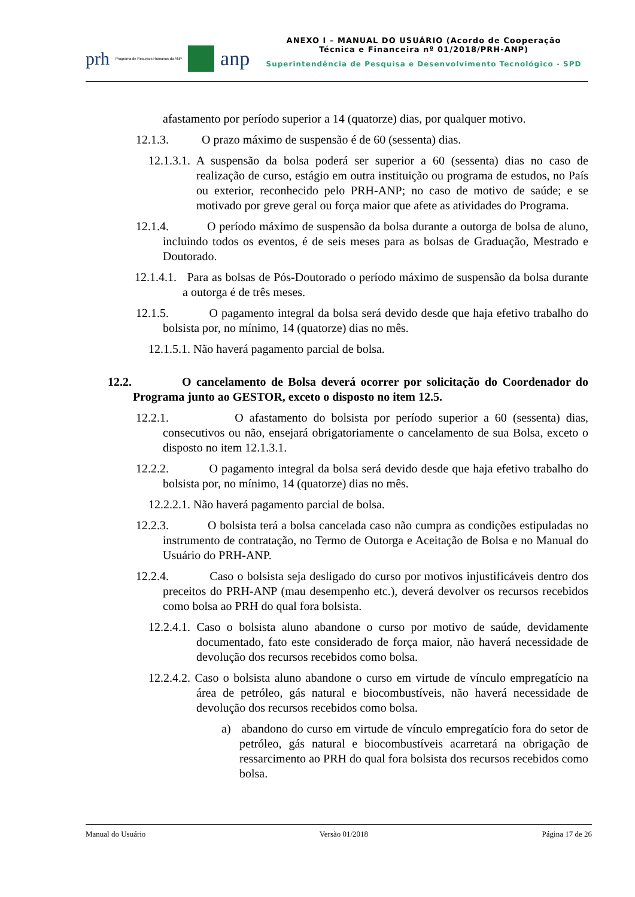prh Programa de Recursos Humanos da ANP
anp
ANEXO I – MANUAL DO USUÁRIO (Acordo de Cooperação
Técnica e Financeira nº 01/2018/PRH-ANP)
Superintendência de Pesquisa e Desenvolvimento Tecnológico - SPD
afastamento por período superior a 14 (quatorze) dias, por qualquer motivo.
12.1.3. O prazo máximo de suspensão é de 60 (sessenta) dias.
12.1.3.1. A suspensão da bolsa poderá ser superior a 60 (sessenta) dias no caso de realização de curso, estágio em outra instituição ou programa de estudos, no País ou exterior, reconhecido pelo PRH-ANP; no caso de motivo de saúde; e se motivado por greve geral ou força maior que afete as atividades do Programa.
12.1.4. O período máximo de suspensão da bolsa durante a outorga de bolsa de aluno, incluindo todos os eventos, é de seis meses para as bolsas de Graduação, Mestrado e Doutorado.
12.1.4.1. Para as bolsas de Pós-Doutorado o período máximo de suspensão da bolsa durante a outorga é de três meses.
12.1.5. O pagamento integral da bolsa será devido desde que haja efetivo trabalho do bolsista por, no mínimo, 14 (quatorze) dias no mês.
12.1.5.1. Não haverá pagamento parcial de bolsa.
12.2. O cancelamento de Bolsa deverá ocorrer por solicitação do Coordenador do Programa junto ao GESTOR, exceto o disposto no item 12.5.
12.2.1. O afastamento do bolsista por período superior a 60 (sessenta) dias, consecutivos ou não, ensejará obrigatoriamente o cancelamento de sua Bolsa, exceto o disposto no item 12.1.3.1.
12.2.2. O pagamento integral da bolsa será devido desde que haja efetivo trabalho do bolsista por, no mínimo, 14 (quatorze) dias no mês.
12.2.2.1. Não haverá pagamento parcial de bolsa.
12.2.3. O bolsista terá a bolsa cancelada caso não cumpra as condições estipuladas no instrumento de contratação, no Termo de Outorga e Aceitação de Bolsa e no Manual do Usuário do PRH-ANP.
12.2.4. Caso o bolsista seja desligado do curso por motivos injustificáveis dentro dos preceitos do PRH-ANP (mau desempenho etc.), deverá devolver os recursos recebidos como bolsa ao PRH do qual fora bolsista.
12.2.4.1. Caso o bolsista aluno abandone o curso por motivo de saúde, devidamente documentado, fato este considerado de força maior, não haverá necessidade de devolução dos recursos recebidos como bolsa.
12.2.4.2. Caso o bolsista aluno abandone o curso em virtude de vínculo empregatício na área de petróleo, gás natural e biocombustíveis, não haverá necessidade de devolução dos recursos recebidos como bolsa.
a) abandono do curso em virtude de vínculo empregatício fora do setor de petróleo, gás natural e biocombustíveis acarretará na obrigação de ressarcimento ao PRH do qual fora bolsista dos recursos recebidos como bolsa.
Manual do Usuário Versão 01/2018 Página 17 de 26